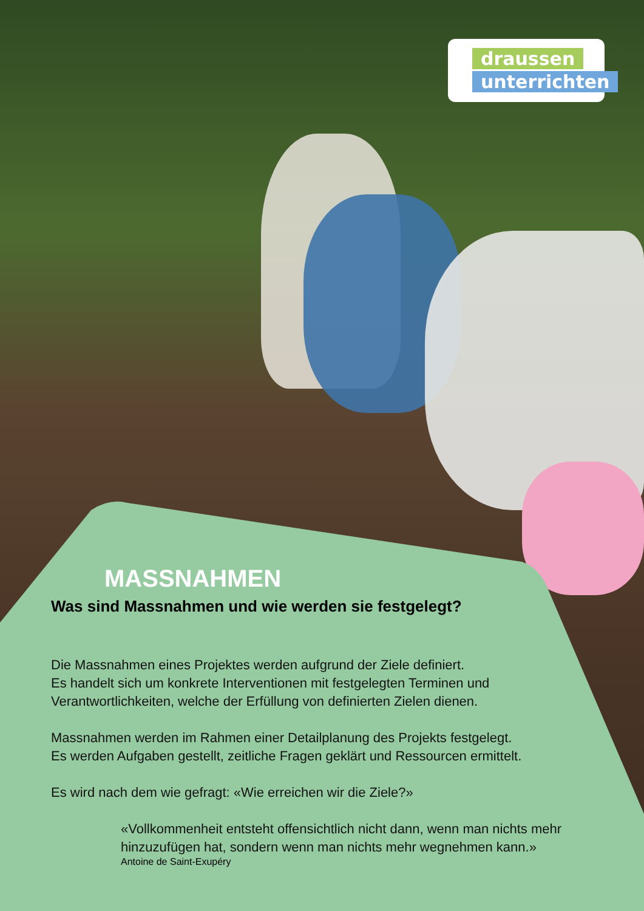draussen
unterrichten
MASSNAHMEN
Was sind Massnahmen und wie werden sie festgelegt?
Die Massnahmen eines Projektes werden aufgrund der Ziele definiert.
Es handelt sich um konkrete Interventionen mit festgelegten Terminen und Verantwortlichkeiten, welche der Erfüllung von definierten Zielen dienen.
Massnahmen werden im Rahmen einer Detailplanung des Projekts festgelegt.
Es werden Aufgaben gestellt, zeitliche Fragen geklärt und Ressourcen ermittelt.
Es wird nach dem wie gefragt: «Wie erreichen wir die Ziele?»
«Vollkommenheit entsteht offensichtlich nicht dann, wenn man nichts mehr hinzuzufügen hat, sondern wenn man nichts mehr wegnehmen kann.»
Antoine de Saint-Exupéry